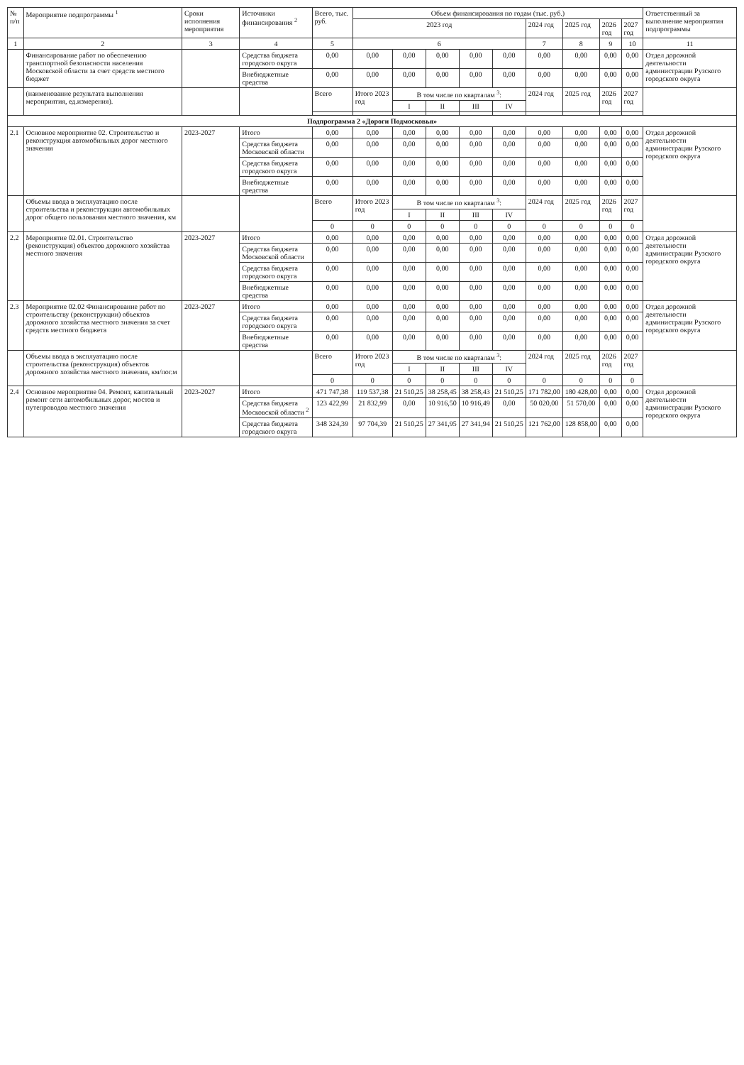| № п/п | Мероприятие подпрограммы <sup>1</sup> | Сроки исполнения мероприятия | Источники финансирования <sup>2</sup> | Всего, тыс. руб. | Объем финансирования по годам (тыс. руб.) | | | | | | | | | Ответственный за выполнение мероприятия подпрограммы |
| --- | --- | --- | --- | --- | --- | --- | --- | --- | --- | --- | --- | --- | --- | --- |
| | | | | | 2023 год | | | | | 2024 год | 2025 год | 2026 год | 2027 год | |
| 1 | 2 | 3 | 4 | 5 | 6 | | | | | 7 | 8 | 9 | 10 | 11 |
| | Финансирование работ по обеспечению транспортной безопасности населения Московской области за счет средств местного бюджет | | Средства бюджета городского округа | 0,00 | 0,00 | 0,00 | 0,00 | 0,00 | 0,00 | 0,00 | 0,00 | 0,00 | 0,00 | Отдел дорожной деятельности администрации Рузского городского округа |
| | | | Внебюджетные средства | 0,00 | 0,00 | 0,00 | 0,00 | 0,00 | 0,00 | 0,00 | 0,00 | 0,00 | 0,00 | |
| | (наименование результата выполнения мероприятия, ед.измерения). | | | Всего | Итого 2023 год | В том числе по кварталам <sup>3</sup>: | | | | 2024 год | 2025 год | 2026 год | 2027 год | |
| | | | | | | I | II | III | IV | | | | | |
| Подпрограмма 2 «Дороги Подмосковья» | | | | | | | | | | | | | | |
| 2.1 | Основное мероприятие 02. Строительство и реконструкция автомобильных дорог местного значения | 2023-2027 | Итого | 0,00 | 0,00 | 0,00 | 0,00 | 0,00 | 0,00 | 0,00 | 0,00 | 0,00 | 0,00 | Отдел дорожной деятельности администрации Рузского городского округа |
| | | | Средства бюджета Московской области | 0,00 | 0,00 | 0,00 | 0,00 | 0,00 | 0,00 | 0,00 | 0,00 | 0,00 | 0,00 | |
| | | | Средства бюджета городского округа | 0,00 | 0,00 | 0,00 | 0,00 | 0,00 | 0,00 | 0,00 | 0,00 | 0,00 | 0,00 | |
| | | | Внебюджетные средства | 0,00 | 0,00 | 0,00 | 0,00 | 0,00 | 0,00 | 0,00 | 0,00 | 0,00 | 0,00 | |
| | Объемы ввода в эксплуатацию после строительства и реконструкции автомобильных дорог общего пользования местного значения, км | | | Всего | Итого 2023 год | В том числе по кварталам <sup>3</sup>: | | | | 2024 год | 2025 год | 2026 год | 2027 год | |
| | | | | | | I | II | III | IV | | | | | |
| | | | | 0 | 0 | 0 | 0 | 0 | 0 | 0 | 0 | 0 | 0 | |
| 2.2 | Мероприятие 02.01. Строительство (реконструкция) объектов дорожного хозяйства местного значения | 2023-2027 | Итого | 0,00 | 0,00 | 0,00 | 0,00 | 0,00 | 0,00 | 0,00 | 0,00 | 0,00 | 0,00 | Отдел дорожной деятельности администрации Рузского городского округа |
| | | | Средства бюджета Московской области | 0,00 | 0,00 | 0,00 | 0,00 | 0,00 | 0,00 | 0,00 | 0,00 | 0,00 | 0,00 | |
| | | | Средства бюджета городского округа | 0,00 | 0,00 | 0,00 | 0,00 | 0,00 | 0,00 | 0,00 | 0,00 | 0,00 | 0,00 | |
| | | | Внебюджетные средства | 0,00 | 0,00 | 0,00 | 0,00 | 0,00 | 0,00 | 0,00 | 0,00 | 0,00 | 0,00 | |
| 2.3 | Мероприятие 02.02 Финансирование работ по строительству (реконструкции) объектов дорожного хозяйства местного значения за счет средств местного бюджета | 2023-2027 | Итого | 0,00 | 0,00 | 0,00 | 0,00 | 0,00 | 0,00 | 0,00 | 0,00 | 0,00 | 0,00 | Отдел дорожной деятельности администрации Рузского городского округа |
| | | | Средства бюджета городского округа | 0,00 | 0,00 | 0,00 | 0,00 | 0,00 | 0,00 | 0,00 | 0,00 | 0,00 | 0,00 | |
| | | | Внебюджетные средства | 0,00 | 0,00 | 0,00 | 0,00 | 0,00 | 0,00 | 0,00 | 0,00 | 0,00 | 0,00 | |
| | Объемы ввода в эксплуатацию после строительства (реконструкция) объектов дорожного хозяйства местного значения, км/пог.м | | | Всего | Итого 2023 год | В том числе по кварталам <sup>3</sup>: | | | | 2024 год | 2025 год | 2026 год | 2027 год | |
| | | | | | | I | II | III | IV | | | | | |
| | | | | 0 | 0 | 0 | 0 | 0 | 0 | 0 | 0 | 0 | 0 | |
| 2.4 | Основное мероприятие 04. Ремонт, капитальный ремонт сети автомобильных дорог, мостов и путепроводов местного значения | 2023-2027 | Итого | 471 747,38 | 119 537,38 | 21 510,25 | 38 258,45 | 38 258,43 | 21 510,25 | 171 782,00 | 180 428,00 | 0,00 | 0,00 | Отдел дорожной деятельности администрации Рузского городского округа |
| | | | Средства бюджета Московской области <sup>2</sup> | 123 422,99 | 21 832,99 | 0,00 | 10 916,50 | 10 916,49 | 0,00 | 50 020,00 | 51 570,00 | 0,00 | 0,00 | |
| | | | Средства бюджета городского округа | 348 324,39 | 97 704,39 | 21 510,25 | 27 341,95 | 27 341,94 | 21 510,25 | 121 762,00 | 128 858,00 | 0,00 | 0,00 | |